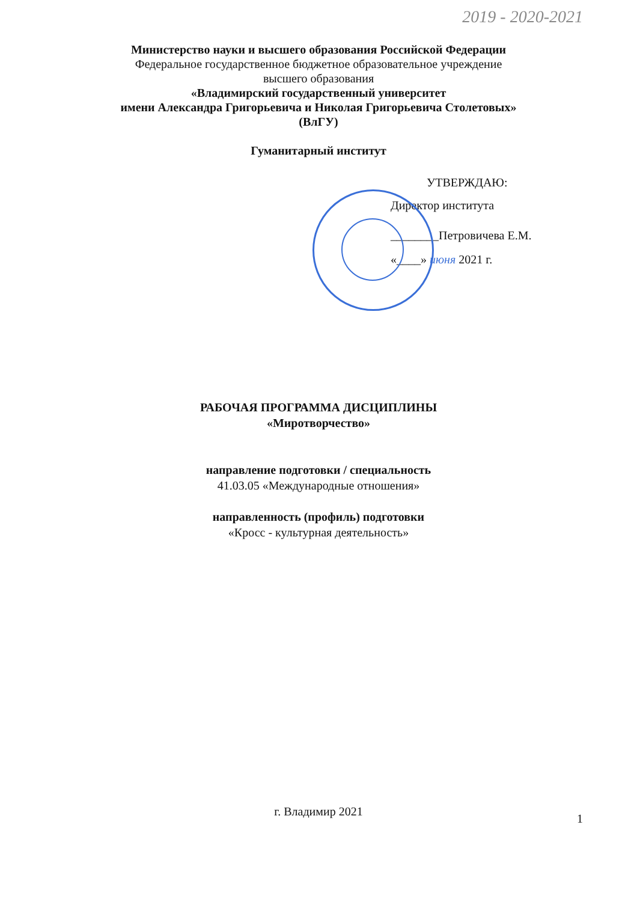2019 - 2020-2021
Министерство науки и высшего образования Российской Федерации
Федеральное государственное бюджетное образовательное учреждение
высшего образования
«Владимирский государственный университет
имени Александра Григорьевича и Николая Григорьевича Столетовых»
(ВлГУ)
Гуманитарный институт
УТВЕРЖДАЮ:
Директор института
________Петровичева Е.М.
«____» июня 2021 г.
РАБОЧАЯ ПРОГРАММА ДИСЦИПЛИНЫ
«Миротворчество»
направление подготовки / специальность
41.03.05 «Международные отношения»
направленность (профиль) подготовки
«Кросс - культурная деятельность»
г. Владимир 2021
1